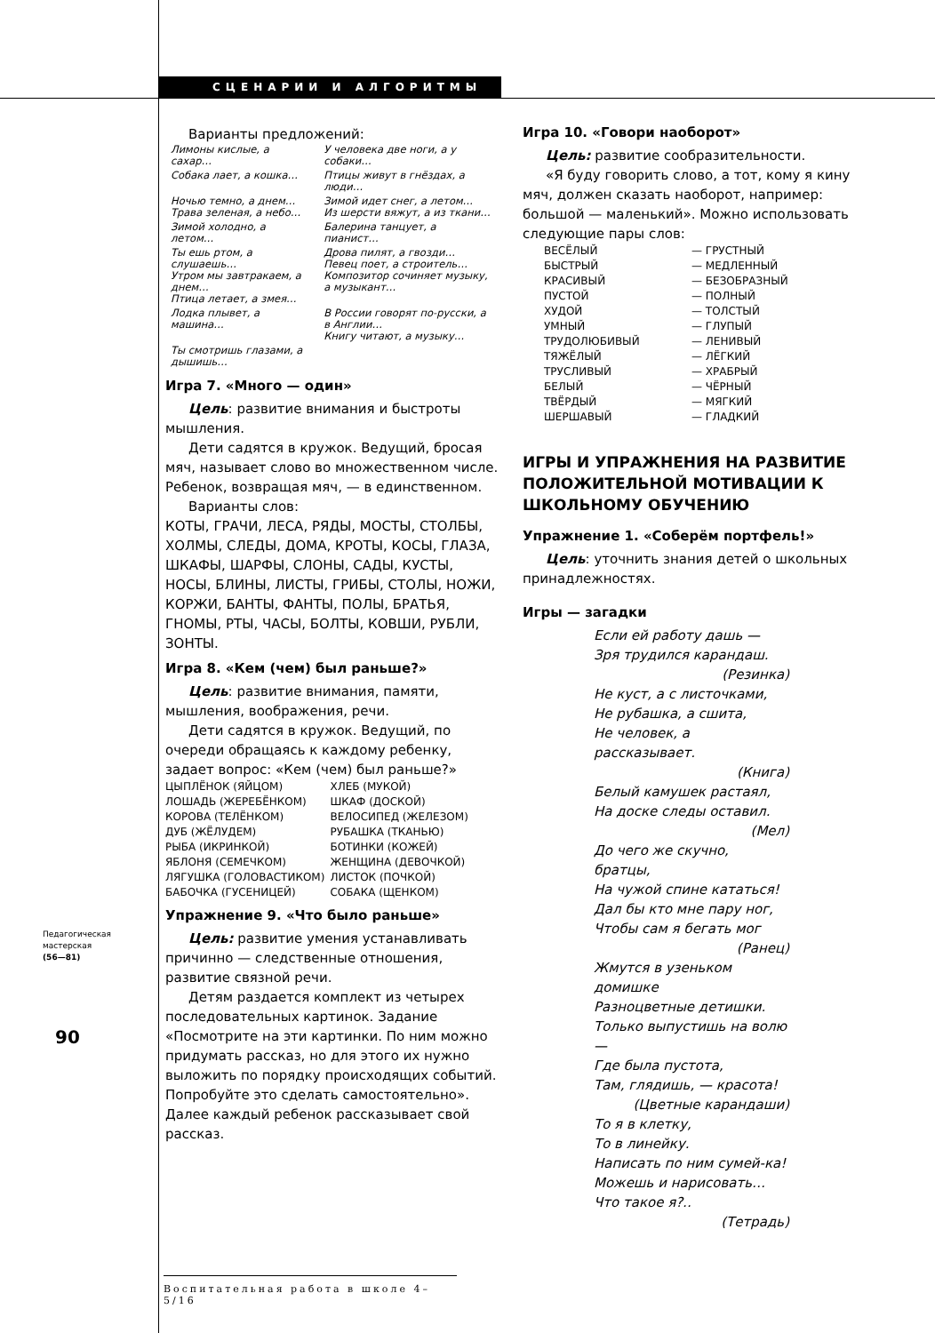СЦЕНАРИИ И АЛГОРИТМЫ
Педагогическая
мастерская
(56—81)
90
Варианты предложений:
| Лимоны кислые, а сахар… | У человека две ноги, а у собаки… |
| Собака лает, а кошка… | Птицы живут в гнёздах, а люди… |
| Ночью темно, а днем… Трава зеленая, а небо… | Зимой идет снег, а летом… Из шерсти вяжут, а из ткани… |
| Зимой холодно, а летом… | Балерина танцует, а пианист… |
| Ты ешь ртом, а слушаешь… Утром мы завтракаем, а днем… Птица летает, а змея… | Дрова пилят, а гвозди… Певец поет, а строитель… Композитор сочиняет музыку, а музыкант… |
| Лодка плывет, а машина… | В России говорят по-русски, а в Англии… Книгу читают, а музыку… |
| Ты смотришь глазами, а дышишь… | |
Игра 7. «Много — один»
Цель: развитие внимания и быстроты мышления.
Дети садятся в кружок. Ведущий, бросая мяч, называет слово во множественном числе. Ребенок, возвращая мяч, — в единственном.
Варианты слов:
КОТЫ, ГРАЧИ, ЛЕСА, РЯДЫ, МОСТЫ, СТОЛБЫ, ХОЛМЫ, СЛЕДЫ, ДОМА, КРОТЫ, КОСЫ, ГЛАЗА, ШКАФЫ, ШАРФЫ, СЛОНЫ, САДЫ, КУСТЫ, НОСЫ, БЛИНЫ, ЛИСТЫ, ГРИБЫ, СТОЛЫ, НОЖИ, КОРЖИ, БАНТЫ, ФАНТЫ, ПОЛЫ, БРАТЬЯ, ГНОМЫ, РТЫ, ЧАСЫ, БОЛТЫ, КОВШИ, РУБЛИ, ЗОНТЫ.
Игра 8. «Кем (чем) был раньше?»
Цель: развитие внимания, памяти, мышления, воображения, речи.
Дети садятся в кружок. Ведущий, по очереди обращаясь к каждому ребенку, задает вопрос: «Кем (чем) был раньше?»
| ЦЫПЛЁНОК (ЯЙЦОМ) | ХЛЕБ (МУКОЙ) |
| ЛОШАДЬ (ЖЕРЕБЁНКОМ) | ШКАФ (ДОСКОЙ) |
| КОРОВА (ТЕЛЁНКОМ) | ВЕЛОСИПЕД (ЖЕЛЕЗОМ) |
| ДУБ (ЖЁЛУДЕМ) | РУБАШКА (ТКАНЬЮ) |
| РЫБА (ИКРИНКОЙ) | БОТИНКИ (КОЖЕЙ) |
| ЯБЛОНЯ (СЕМЕЧКОМ) | ЖЕНЩИНА (ДЕВОЧКОЙ) |
| ЛЯГУШКА (ГОЛОВАСТИКОМ) | ЛИСТОК (ПОЧКОЙ) |
| БАБОЧКА (ГУСЕНИЦЕЙ) | СОБАКА (ЩЕНКОМ) |
Упражнение 9. «Что было раньше»
Цель: развитие умения устанавливать причинно — следственные отношения, развитие связной речи.
Детям раздается комплект из четырех последовательных картинок. Задание «Посмотрите на эти картинки. По ним можно придумать рассказ, но для этого их нужно выложить по порядку происходящих событий. Попробуйте это сделать самостоятельно». Далее каждый ребенок рассказывает свой рассказ.
Игра 10. «Говори наоборот»
Цель: развитие сообразительности.
«Я буду говорить слово, а тот, кому я кину мяч, должен сказать наоборот, например: большой — маленький». Можно использовать следующие пары слов:
| ВЕСЁЛЫЙ | — ГРУСТНЫЙ |
| БЫСТРЫЙ | — МЕДЛЕННЫЙ |
| КРАСИВЫЙ | — БЕЗОБРАЗНЫЙ |
| ПУСТОЙ | — ПОЛНЫЙ |
| ХУДОЙ | — ТОЛСТЫЙ |
| УМНЫЙ | — ГЛУПЫЙ |
| ТРУДОЛЮБИВЫЙ | — ЛЕНИВЫЙ |
| ТЯЖЁЛЫЙ | — ЛЁГКИЙ |
| ТРУСЛИВЫЙ | — ХРАБРЫЙ |
| БЕЛЫЙ | — ЧЁРНЫЙ |
| ТВЁРДЫЙ | — МЯГКИЙ |
| ШЕРШАВЫЙ | — ГЛАДКИЙ |
ИГРЫ И УПРАЖНЕНИЯ НА РАЗВИТИЕ ПОЛОЖИТЕЛЬНОЙ МОТИВАЦИИ К ШКОЛЬНОМУ ОБУЧЕНИЮ
Упражнение 1. «Соберём портфель!»
Цель: уточнить знания детей о школьных принадлежностях.
Игры — загадки
Если ей работу дашь —
Зря трудился карандаш.
(Резинка)
Не куст, а с листочками,
Не рубашка, а сшита,
Не человек, а рассказывает.
(Книга)
Белый камушек растаял,
На доске следы оставил.
(Мел)
До чего же скучно, братцы,
На чужой спине кататься!
Дал бы кто мне пару ног,
Чтобы сам я бегать мог
(Ранец)
Жмутся в узеньком домишке
Разноцветные детишки.
Только выпустишь на волю —
Где была пустота,
Там, глядишь, — красота!
(Цветные карандаши)
То я в клетку,
То в линейку.
Написать по ним сумей-ка!
Можешь и нарисовать…
Что такое я?..
(Тетрадь)
Воспитательная работа в школе 4–5/16